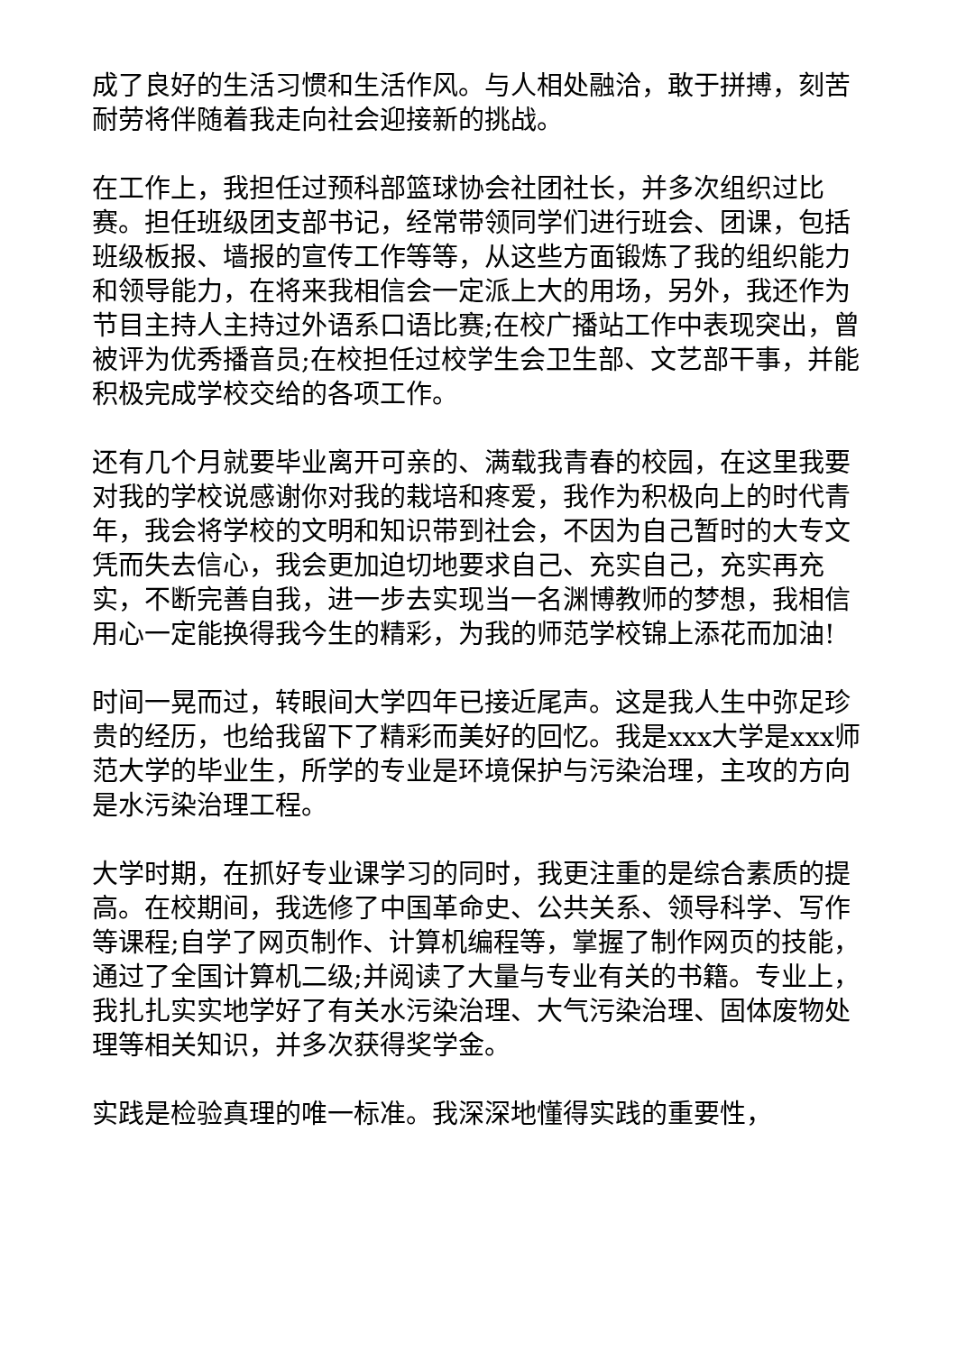成了良好的生活习惯和生活作风。与人相处融洽，敢于拼搏，刻苦耐劳将伴随着我走向社会迎接新的挑战。
在工作上，我担任过预科部篮球协会社团社长，并多次组织过比赛。担任班级团支部书记，经常带领同学们进行班会、团课，包括班级板报、墙报的宣传工作等等，从这些方面锻炼了我的组织能力和领导能力，在将来我相信会一定派上大的用场，另外，我还作为节目主持人主持过外语系口语比赛;在校广播站工作中表现突出，曾被评为优秀播音员;在校担任过校学生会卫生部、文艺部干事，并能积极完成学校交给的各项工作。
还有几个月就要毕业离开可亲的、满载我青春的校园，在这里我要对我的学校说感谢你对我的栽培和疼爱，我作为积极向上的时代青年，我会将学校的文明和知识带到社会，不因为自己暂时的大专文凭而失去信心，我会更加迫切地要求自己、充实自己，充实再充实，不断完善自我，进一步去实现当一名渊博教师的梦想，我相信用心一定能换得我今生的精彩，为我的师范学校锦上添花而加油!
时间一晃而过，转眼间大学四年已接近尾声。这是我人生中弥足珍贵的经历，也给我留下了精彩而美好的回忆。我是xxx大学是xxx师范大学的毕业生，所学的专业是环境保护与污染治理，主攻的方向是水污染治理工程。
大学时期，在抓好专业课学习的同时，我更注重的是综合素质的提高。在校期间，我选修了中国革命史、公共关系、领导科学、写作等课程;自学了网页制作、计算机编程等，掌握了制作网页的技能，通过了全国计算机二级;并阅读了大量与专业有关的书籍。专业上，我扎扎实实地学好了有关水污染治理、大气污染治理、固体废物处理等相关知识，并多次获得奖学金。
实践是检验真理的唯一标准。我深深地懂得实践的重要性，